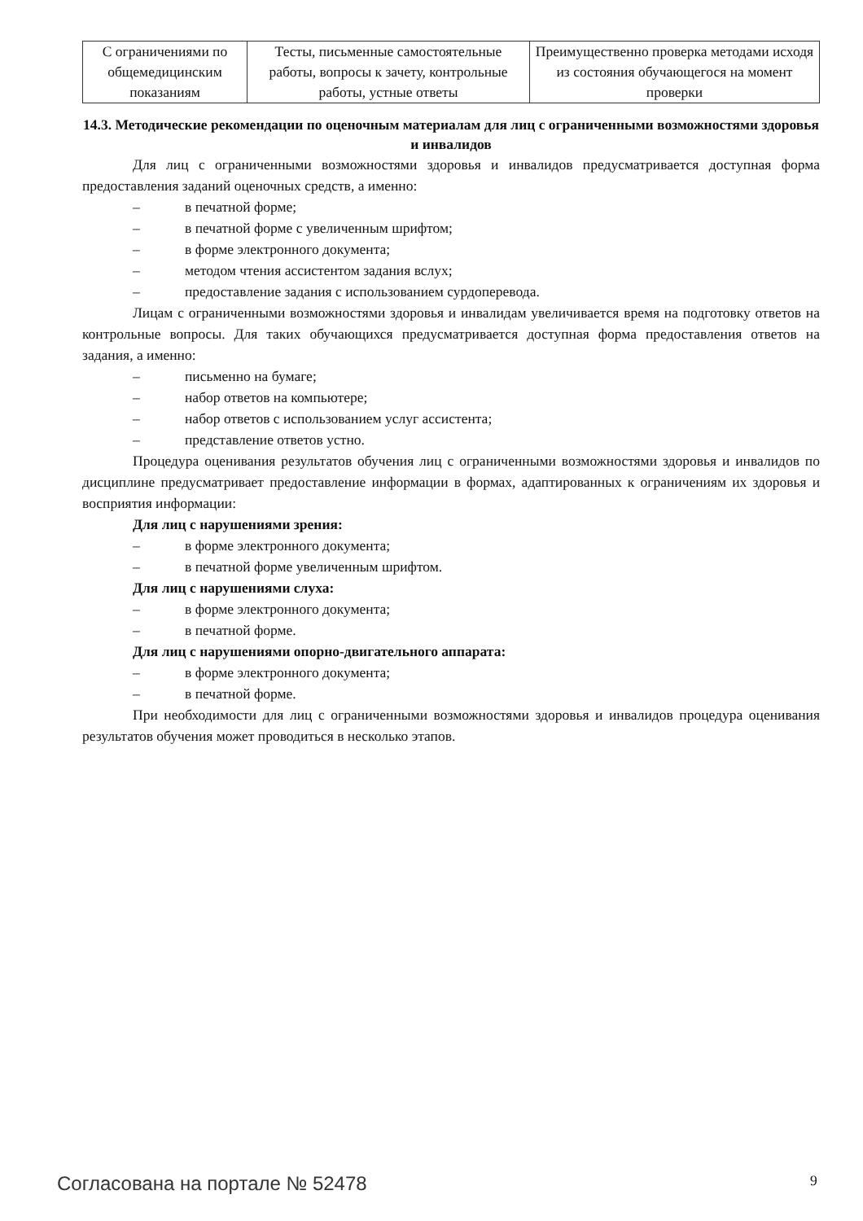| С ограничениями по общемедицинским показаниям | Тесты, письменные самостоятельные работы, вопросы к зачету, контрольные работы, устные ответы | Преимущественно проверка методами исходя из состояния обучающегося на момент проверки |
14.3. Методические рекомендации по оценочным материалам для лиц с ограниченными возможностями здоровья и инвалидов
Для лиц с ограниченными возможностями здоровья и инвалидов предусматривается доступная форма предоставления заданий оценочных средств, а именно:
– в печатной форме;
– в печатной форме с увеличенным шрифтом;
– в форме электронного документа;
– методом чтения ассистентом задания вслух;
– предоставление задания с использованием сурдоперевода.
Лицам с ограниченными возможностями здоровья и инвалидам увеличивается время на подготовку ответов на контрольные вопросы. Для таких обучающихся предусматривается доступная форма предоставления ответов на задания, а именно:
– письменно на бумаге;
– набор ответов на компьютере;
– набор ответов с использованием услуг ассистента;
– представление ответов устно.
Процедура оценивания результатов обучения лиц с ограниченными возможностями здоровья и инвалидов по дисциплине предусматривает предоставление информации в формах, адаптированных к ограничениям их здоровья и восприятия информации:
Для лиц с нарушениями зрения:
– в форме электронного документа;
– в печатной форме увеличенным шрифтом.
Для лиц с нарушениями слуха:
– в форме электронного документа;
– в печатной форме.
Для лиц с нарушениями опорно-двигательного аппарата:
– в форме электронного документа;
– в печатной форме.
При необходимости для лиц с ограниченными возможностями здоровья и инвалидов процедура оценивания результатов обучения может проводиться в несколько этапов.
Согласована на портале № 52478 9